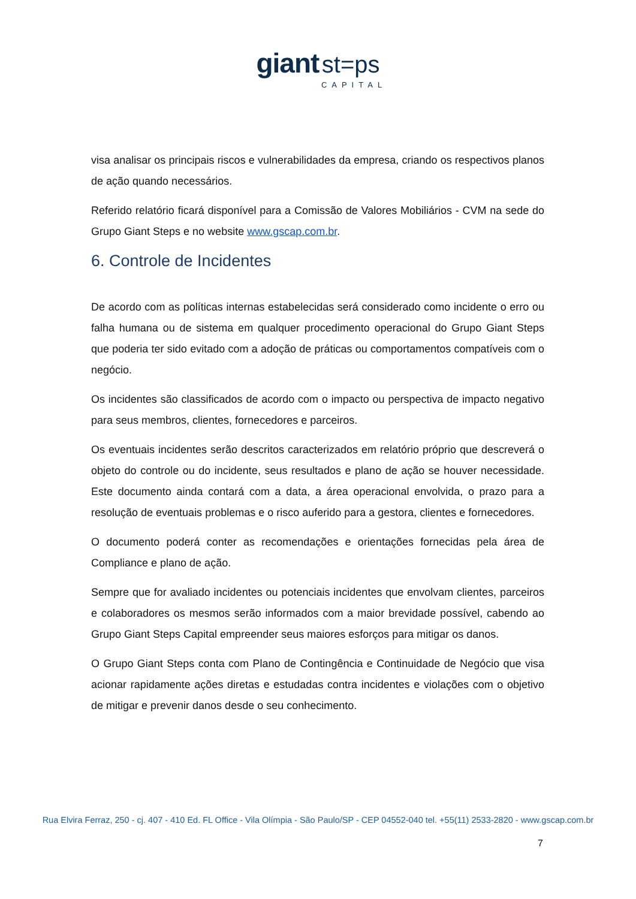giant st=ps
CAPITAL
visa analisar os principais riscos e vulnerabilidades da empresa, criando os respectivos planos de ação quando necessários.
Referido relatório ficará disponível para a Comissão de Valores Mobiliários - CVM na sede do Grupo Giant Steps e no website www.gscap.com.br.
6. Controle de Incidentes
De acordo com as políticas internas estabelecidas será considerado como incidente o erro ou falha humana ou de sistema em qualquer procedimento operacional do Grupo Giant Steps que poderia ter sido evitado com a adoção de práticas ou comportamentos compatíveis com o negócio.
Os incidentes são classificados de acordo com o impacto ou perspectiva de impacto negativo para seus membros, clientes, fornecedores e parceiros.
Os eventuais incidentes serão descritos caracterizados em relatório próprio que descreverá o objeto do controle ou do incidente, seus resultados e plano de ação se houver necessidade. Este documento ainda contará com a data, a área operacional envolvida, o prazo para a resolução de eventuais problemas e o risco auferido para a gestora, clientes e fornecedores.
O documento poderá conter as recomendações e orientações fornecidas pela área de Compliance e plano de ação.
Sempre que for avaliado incidentes ou potenciais incidentes que envolvam clientes, parceiros e colaboradores os mesmos serão informados com a maior brevidade possível, cabendo ao Grupo Giant Steps Capital empreender seus maiores esforços para mitigar os danos.
O Grupo Giant Steps conta com Plano de Contingência e Continuidade de Negócio que visa acionar rapidamente ações diretas e estudadas contra incidentes e violações com o objetivo de mitigar e prevenir danos desde o seu conhecimento.
Rua Elvira Ferraz, 250 - cj. 407 - 410 Ed. FL Office - Vila Olímpia - São Paulo/SP - CEP 04552-040 tel. +55(11) 2533-2820 - www.gscap.com.br
7